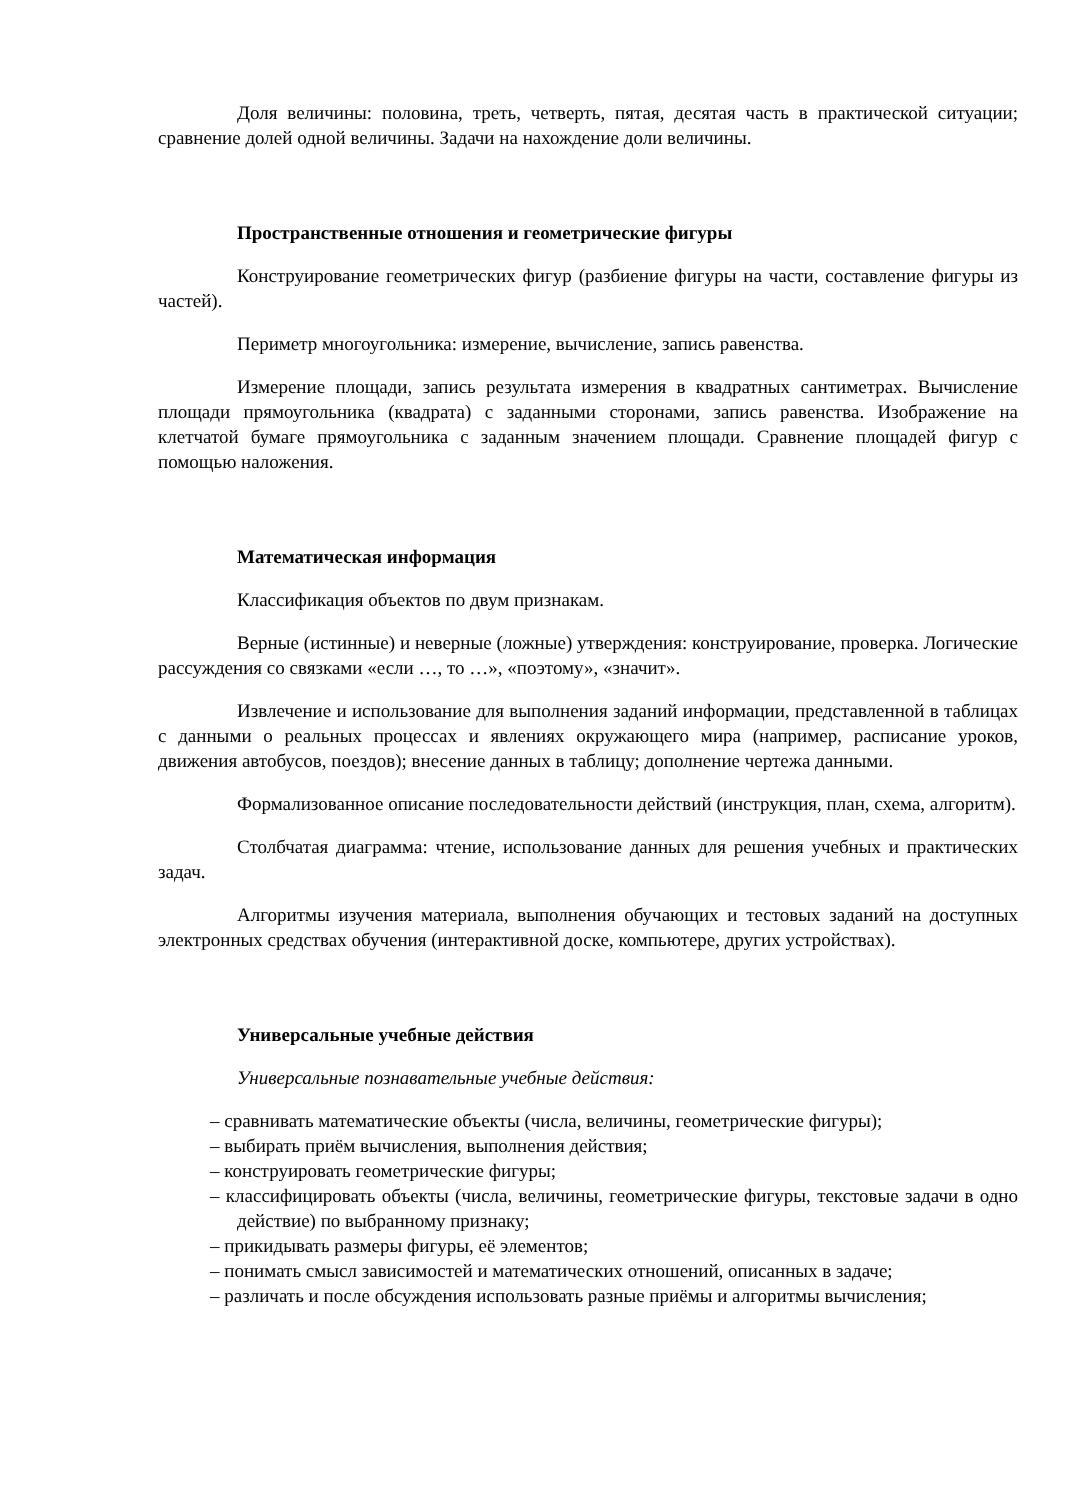Доля величины: половина, треть, четверть, пятая, десятая часть в практической ситуации; сравнение долей одной величины. Задачи на нахождение доли величины.
Пространственные отношения и геометрические фигуры
Конструирование геометрических фигур (разбиение фигуры на части, составление фигуры из частей).
Периметр многоугольника: измерение, вычисление, запись равенства.
Измерение площади, запись результата измерения в квадратных сантиметрах. Вычисление площади прямоугольника (квадрата) с заданными сторонами, запись равенства. Изображение на клетчатой бумаге прямоугольника с заданным значением площади. Сравнение площадей фигур с помощью наложения.
Математическая информация
Классификация объектов по двум признакам.
Верные (истинные) и неверные (ложные) утверждения: конструирование, проверка. Логические рассуждения со связками «если …, то …», «поэтому», «значит».
Извлечение и использование для выполнения заданий информации, представленной в таблицах с данными о реальных процессах и явлениях окружающего мира (например, расписание уроков, движения автобусов, поездов); внесение данных в таблицу; дополнение чертежа данными.
Формализованное описание последовательности действий (инструкция, план, схема, алгоритм).
Столбчатая диаграмма: чтение, использование данных для решения учебных и практических задач.
Алгоритмы изучения материала, выполнения обучающих и тестовых заданий на доступных электронных средствах обучения (интерактивной доске, компьютере, других устройствах).
Универсальные учебные действия
Универсальные познавательные учебные действия:
– сравнивать математические объекты (числа, величины, геометрические фигуры);
– выбирать приём вычисления, выполнения действия;
– конструировать геометрические фигуры;
– классифицировать объекты (числа, величины, геометрические фигуры, текстовые задачи в одно действие) по выбранному признаку;
– прикидывать размеры фигуры, её элементов;
– понимать смысл зависимостей и математических отношений, описанных в задаче;
– различать и после обсуждения использовать разные приёмы и алгоритмы вычисления;